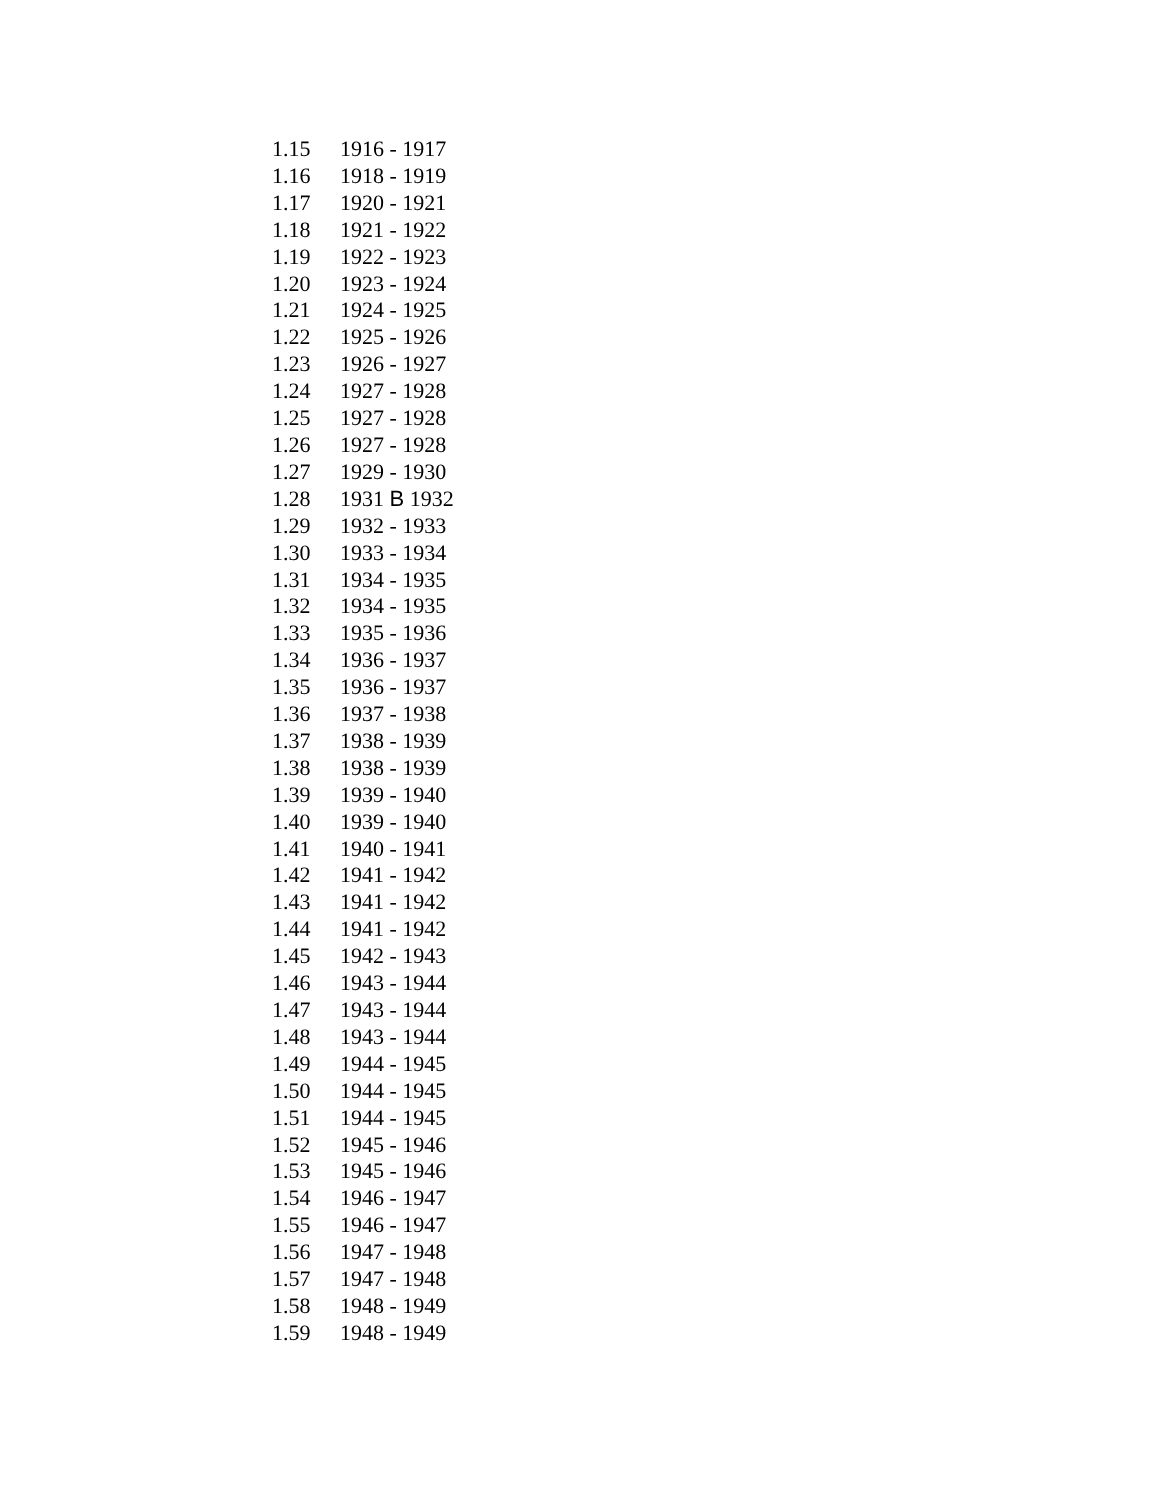| 1.15 | 1916 - 1917 |
| 1.16 | 1918 - 1919 |
| 1.17 | 1920 - 1921 |
| 1.18 | 1921 - 1922 |
| 1.19 | 1922 - 1923 |
| 1.20 | 1923 - 1924 |
| 1.21 | 1924 - 1925 |
| 1.22 | 1925 - 1926 |
| 1.23 | 1926 - 1927 |
| 1.24 | 1927 - 1928 |
| 1.25 | 1927 - 1928 |
| 1.26 | 1927 - 1928 |
| 1.27 | 1929 - 1930 |
| 1.28 | 1931 B 1932 |
| 1.29 | 1932 - 1933 |
| 1.30 | 1933 - 1934 |
| 1.31 | 1934 - 1935 |
| 1.32 | 1934 - 1935 |
| 1.33 | 1935 - 1936 |
| 1.34 | 1936 - 1937 |
| 1.35 | 1936 - 1937 |
| 1.36 | 1937 - 1938 |
| 1.37 | 1938 - 1939 |
| 1.38 | 1938 - 1939 |
| 1.39 | 1939 - 1940 |
| 1.40 | 1939 - 1940 |
| 1.41 | 1940 - 1941 |
| 1.42 | 1941 - 1942 |
| 1.43 | 1941 - 1942 |
| 1.44 | 1941 - 1942 |
| 1.45 | 1942 - 1943 |
| 1.46 | 1943 - 1944 |
| 1.47 | 1943 - 1944 |
| 1.48 | 1943 - 1944 |
| 1.49 | 1944 - 1945 |
| 1.50 | 1944 - 1945 |
| 1.51 | 1944 - 1945 |
| 1.52 | 1945 - 1946 |
| 1.53 | 1945 - 1946 |
| 1.54 | 1946 - 1947 |
| 1.55 | 1946 - 1947 |
| 1.56 | 1947 - 1948 |
| 1.57 | 1947 - 1948 |
| 1.58 | 1948 - 1949 |
| 1.59 | 1948 - 1949 |